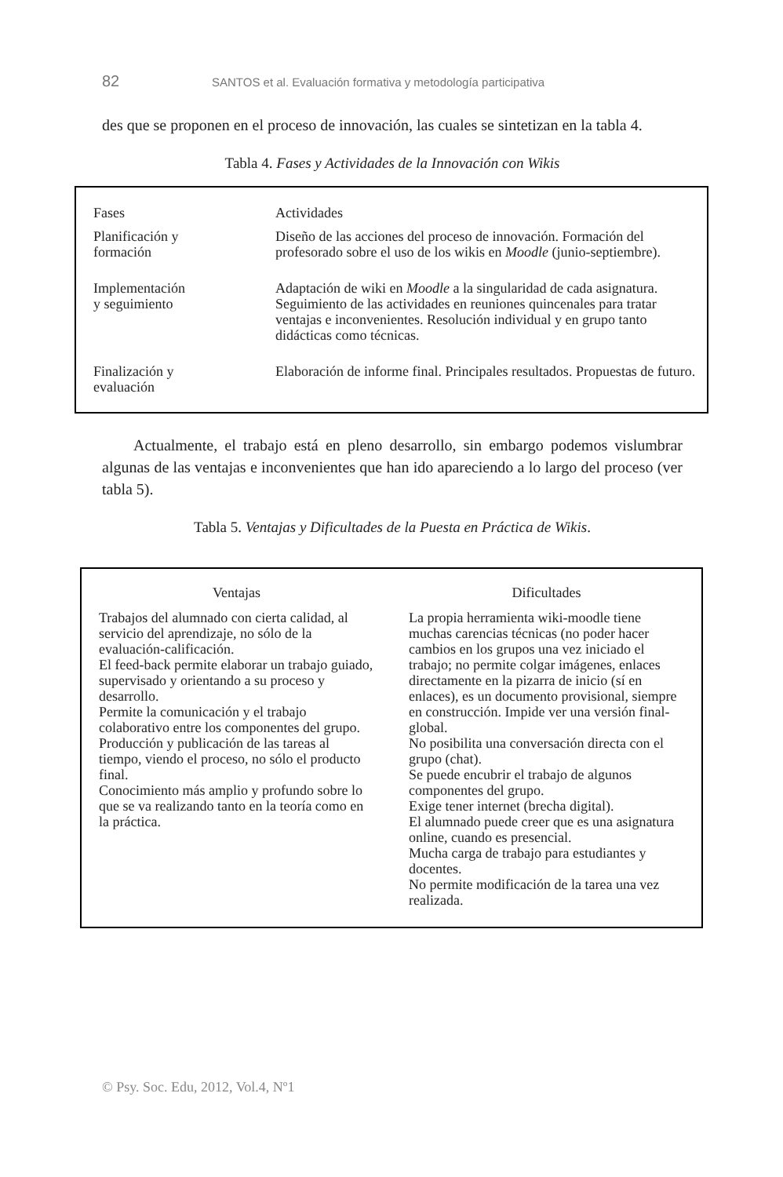82 SANTOS et al. Evaluación formativa y metodología participativa
des que se proponen en el proceso de innovación, las cuales se sintetizan en la tabla 4.
Tabla 4. Fases y Actividades de la Innovación con Wikis
| Fases | Actividades |
| Planificación y formación | Diseño de las acciones del proceso de innovación. Formación del profesorado sobre el uso de los wikis en Moodle (junio-septiembre). |
| Implementación y seguimiento | Adaptación de wiki en Moodle a la singularidad de cada asignatura. Seguimiento de las actividades en reuniones quincenales para tratar ventajas e inconvenientes. Resolución individual y en grupo tanto didácticas como técnicas. |
| Finalización y evaluación | Elaboración de informe final. Principales resultados. Propuestas de futuro. |
Actualmente, el trabajo está en pleno desarrollo, sin embargo podemos vislumbrar algunas de las ventajas e inconvenientes que han ido apareciendo a lo largo del proceso (ver tabla 5).
Tabla 5. Ventajas y Dificultades de la Puesta en Práctica de Wikis.
| Ventajas | Dificultades |
| --- | --- |
| Trabajos del alumnado con cierta calidad, al servicio del aprendizaje, no sólo de la evaluación-calificación. El feed-back permite elaborar un trabajo guiado, supervisado y orientando a su proceso y desarrollo. Permite la comunicación y el trabajo colaborativo entre los componentes del grupo. Producción y publicación de las tareas al tiempo, viendo el proceso, no sólo el producto final. Conocimiento más amplio y profundo sobre lo que se va realizando tanto en la teoría como en la práctica. | La propia herramienta wiki-moodle tiene muchas carencias técnicas (no poder hacer cambios en los grupos una vez iniciado el trabajo; no permite colgar imágenes, enlaces directamente en la pizarra de inicio (sí en enlaces), es un documento provisional, siempre en construcción. Impide ver una versión final-global. No posibilita una conversación directa con el grupo (chat). Se puede encubrir el trabajo de algunos componentes del grupo. Exige tener internet (brecha digital). El alumnado puede creer que es una asignatura online, cuando es presencial. Mucha carga de trabajo para estudiantes y docentes. No permite modificación de la tarea una vez realizada. |
© Psy. Soc. Edu, 2012, Vol.4, Nº1